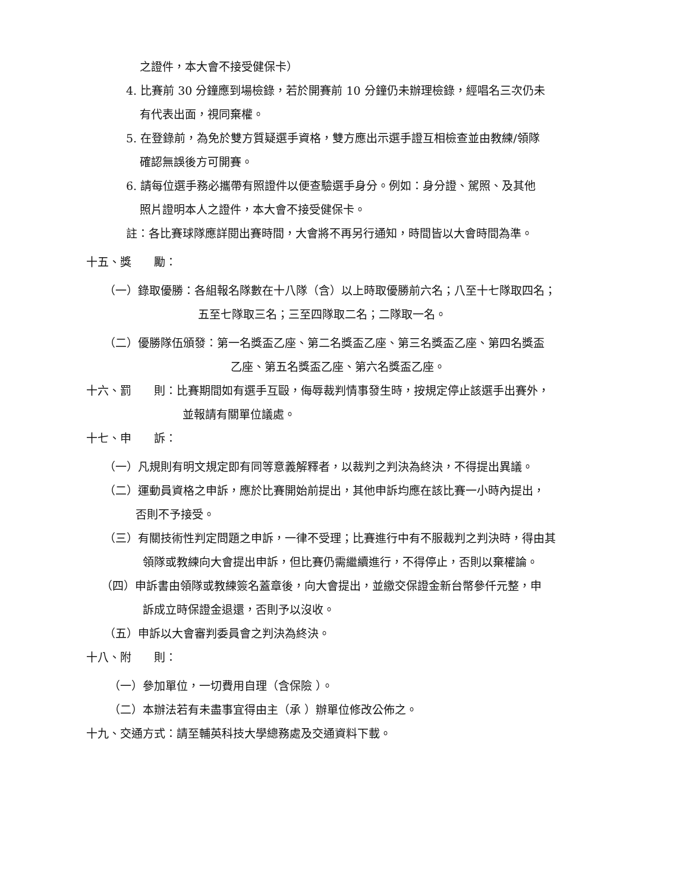之證件，本大會不接受健保卡）
4. 比賽前 30 分鐘應到場檢錄，若於開賽前 10 分鐘仍未辦理檢錄，經唱名三次仍未
有代表出面，視同棄權。
5. 在登錄前，為免於雙方質疑選手資格，雙方應出示選手證互相檢查並由教練/領隊
確認無誤後方可開賽。
6. 請每位選手務必攜帶有照證件以便查驗選手身分。例如：身分證、駕照、及其他
照片證明本人之證件，本大會不接受健保卡。
註：各比賽球隊應詳閱出賽時間，大會將不再另行通知，時間皆以大會時間為準。
十五、獎　　勵：
（一）錄取優勝：各組報名隊數在十八隊（含）以上時取優勝前六名；八至十七隊取四名；
五至七隊取三名；三至四隊取二名；二隊取一名。
（二）優勝隊伍頒發：第一名獎盃乙座、第二名獎盃乙座、第三名獎盃乙座、第四名獎盃
乙座、第五名獎盃乙座、第六名獎盃乙座。
十六、罰　　則：比賽期間如有選手互毆，侮辱裁判情事發生時，按規定停止該選手出賽外，
並報請有關單位議處。
十七、申　　訴：
（一）凡規則有明文規定即有同等意義解釋者，以裁判之判決為終決，不得提出異議。
（二）運動員資格之申訴，應於比賽開始前提出，其他申訴均應在該比賽一小時內提出，
否則不予接受。
（三）有關技術性判定問題之申訴，一律不受理；比賽進行中有不服裁判之判決時，得由其
領隊或教練向大會提出申訴，但比賽仍需繼續進行，不得停止，否則以棄權論。
（四）申訴書由領隊或教練簽名蓋章後，向大會提出，並繳交保證金新台幣參仟元整，申
訴成立時保證金退還，否則予以沒收。
（五）申訴以大會審判委員會之判決為終決。
十八、附　　則：
（一）參加單位，一切費用自理（含保險 ）。
（二）本辦法若有未盡事宜得由主（承 ）辦單位修改公佈之。
十九、交通方式：請至輔英科技大學總務處及交通資料下載。